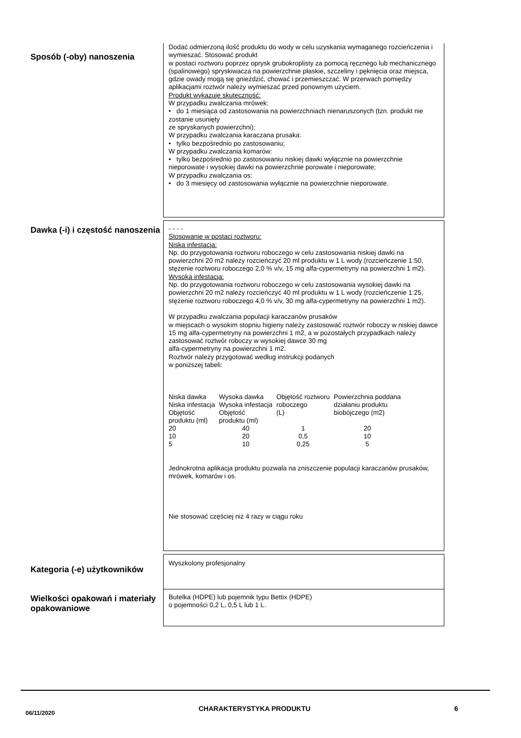Sposób (-oby) nanoszenia
Dodać odmierzoną ilość produktu do wody w celu uzyskania wymaganego rozcieńczenia i wymieszać. Stosować produkt
w postaci roztworu poprzez oprysk grubokroplisty za pomocą ręcznego lub mechanicznego (spalinowego) spryskiwacza na powierzchnie płaskie, szczeliny i pęknięcia oraz miejsca, gdzie owady mogą się gnieździć, chować i przemieszczać. W przerwach pomiędzy aplikacjami roztwór należy wymieszać przed ponownym użyciem.
Produkt wykazuje skuteczność:
W przypadku zwalczania mrówek:
• do 1 miesiąca od zastosowania na powierzchniach nienaruszonych (tzn. produkt nie zostanie usunięty
ze spryskanych powierzchni);
W przypadku zwalczania karaczana prusaka:
• tylko bezpośrednio po zastosowaniu;
W przypadku zwalczania komarów:
• tylko bezpośrednio po zastosowaniu niskiej dawki wyłącznie na powierzchnie nieporowate i wysokiej dawki na powierzchnie porowate i nieporowate;
W przypadku zwalczania os:
• do 3 miesięcy od zastosowania wyłącznie na powierzchnie nieporowate.
Dawka (-i) i częstość nanoszenia
- - - -
Stosowanie w postaci roztworu:
Niska infestacja:
Np. do przygotowania roztworu roboczego w celu zastosowania niskiej dawki na powierzchni 20 m2 należy rozcieńczyć 20 ml produktu w 1 L wody (rozcieńczenie 1:50, stężenie roztworu roboczego 2,0 % v/v, 15 mg alfa-cypermetryny na powierzchni 1 m2).
Wysoka infestacja:
Np. do przygotowania roztworu roboczego w celu zastosowania wysokiej dawki na powierzchni 20 m2 należy rozcieńczyć 40 ml produktu w 1 L wody (rozcieńczenie 1:25, stężenie roztworu roboczego 4,0 % v/v, 30 mg alfa-cypermetryny na powierzchni 1 m2).
W przypadku zwalczania populacji karaczanów prusaków
w miejscach o wysokim stopniu higieny należy zastosować roztwór roboczy w niskiej dawce 15 mg alfa-cypermetryny na powierzchni 1 m2, a w pozostałych przypadkach należy zastosować roztwór roboczy w wysokiej dawce 30 mg
alfa-cypermetryny na powierzchni 1 m2.
Roztwór należy przygotować według instrukcji podanych
w poniższej tabeli:
| Niska dawka Niska infestacja Objętość produktu (ml) | Wysoka dawka Wysoka infestacja Objętość produktu (ml) | Objętość roztworu roboczego (L) | Powierzchnia poddana działaniu produktu biobójczego (m2) |
| 20 | 40 | 1 | 20 |
| 10 | 20 | 0,5 | 10 |
| 5 | 10 | 0,25 | 5 |
Jednokrotna aplikacja produktu pozwala na zniszczenie populacji karaczanów prusaków, mrówek, komarów i os.
Nie stosować częściej niż 4 razy w ciągu roku
Kategoria (-e) użytkowników
Wyszkolony profesjonalny
Wielkości opakowań i materiały opakowaniowe
Butelka (HDPE) lub pojemnik typu Bettix (HDPE)
o pojemności 0,2 L, 0,5 L lub 1 L.
06/11/2020 CHARAKTERYSTYKA PRODUKTU 6